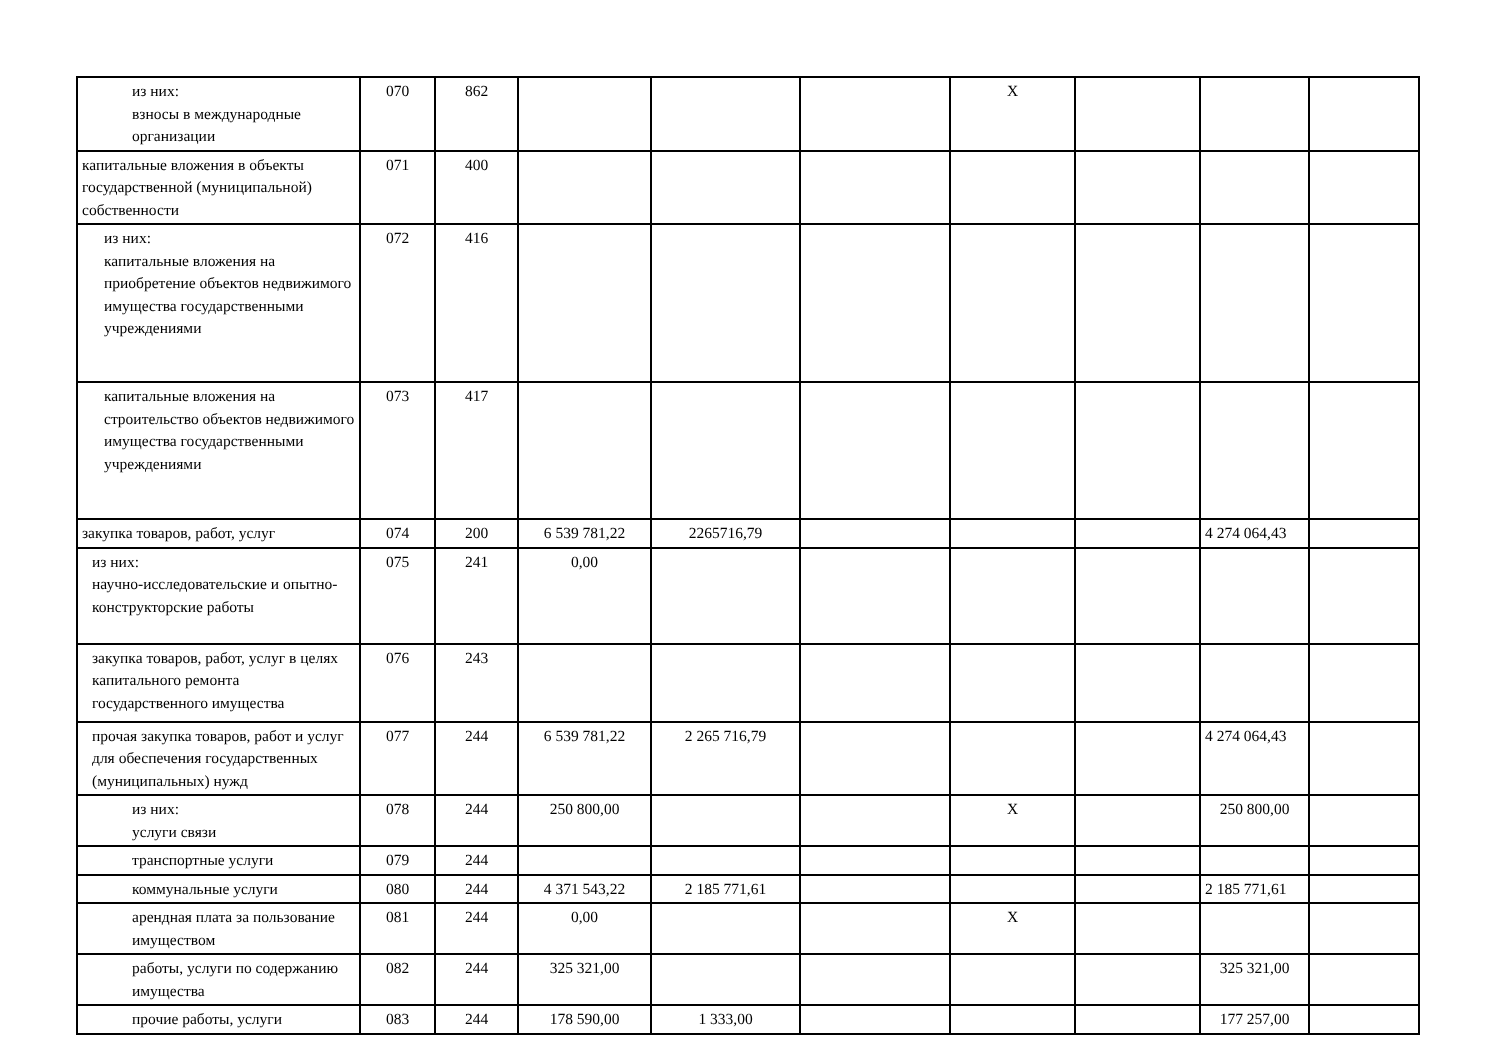| из них: взносы в международные организации | 070 | 862 | | | | X | | | |
| капитальные вложения в объекты государственной (муниципальной) собственности | 071 | 400 | | | | | | | |
| из них: капитальные вложения на приобретение объектов недвижимого имущества государственными учреждениями | 072 | 416 | | | | | | | |
| капитальные вложения на строительство объектов недвижимого имущества государственными учреждениями | 073 | 417 | | | | | | | |
| закупка товаров, работ, услуг | 074 | 200 | 6 539 781,22 | 2265716,79 | | | | 4 274 064,43 | |
| из них: научно-исследовательские и опытно-конструкторские работы | 075 | 241 | 0,00 | | | | | | |
| закупка товаров, работ, услуг в целях капитального ремонта государственного имущества | 076 | 243 | | | | | | | |
| прочая закупка товаров, работ и услуг для обеспечения государственных (муниципальных) нужд | 077 | 244 | 6 539 781,22 | 2 265 716,79 | | | | 4 274 064,43 | |
| из них: услуги связи | 078 | 244 | 250 800,00 | | | X | | 250 800,00 | |
| транспортные услуги | 079 | 244 | | | | | | | |
| коммунальные услуги | 080 | 244 | 4 371 543,22 | 2 185 771,61 | | | | 2 185 771,61 | |
| арендная плата за пользование имуществом | 081 | 244 | 0,00 | | | X | | | |
| работы, услуги по содержанию имущества | 082 | 244 | 325 321,00 | | | | | 325 321,00 | |
| прочие работы, услуги | 083 | 244 | 178 590,00 | 1 333,00 | | | | 177 257,00 | |